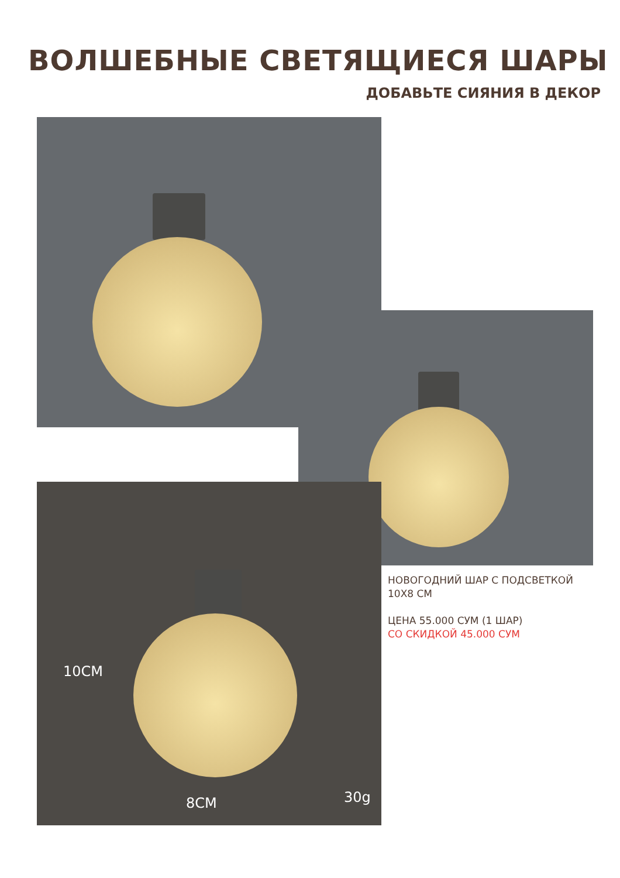ВОЛШЕБНЫЕ СВЕТЯЩИЕСЯ ШАРЫ
ДОБАВЬТЕ СИЯНИЯ В ДЕКОР
10CM
8CM 30g
НОВОГОДНИЙ ШАР С ПОДСВЕТКОЙ
10Х8 СМ
ЦЕНА 55.000 СУМ (1 ШАР)
СО СКИДКОЙ 45.000 СУМ